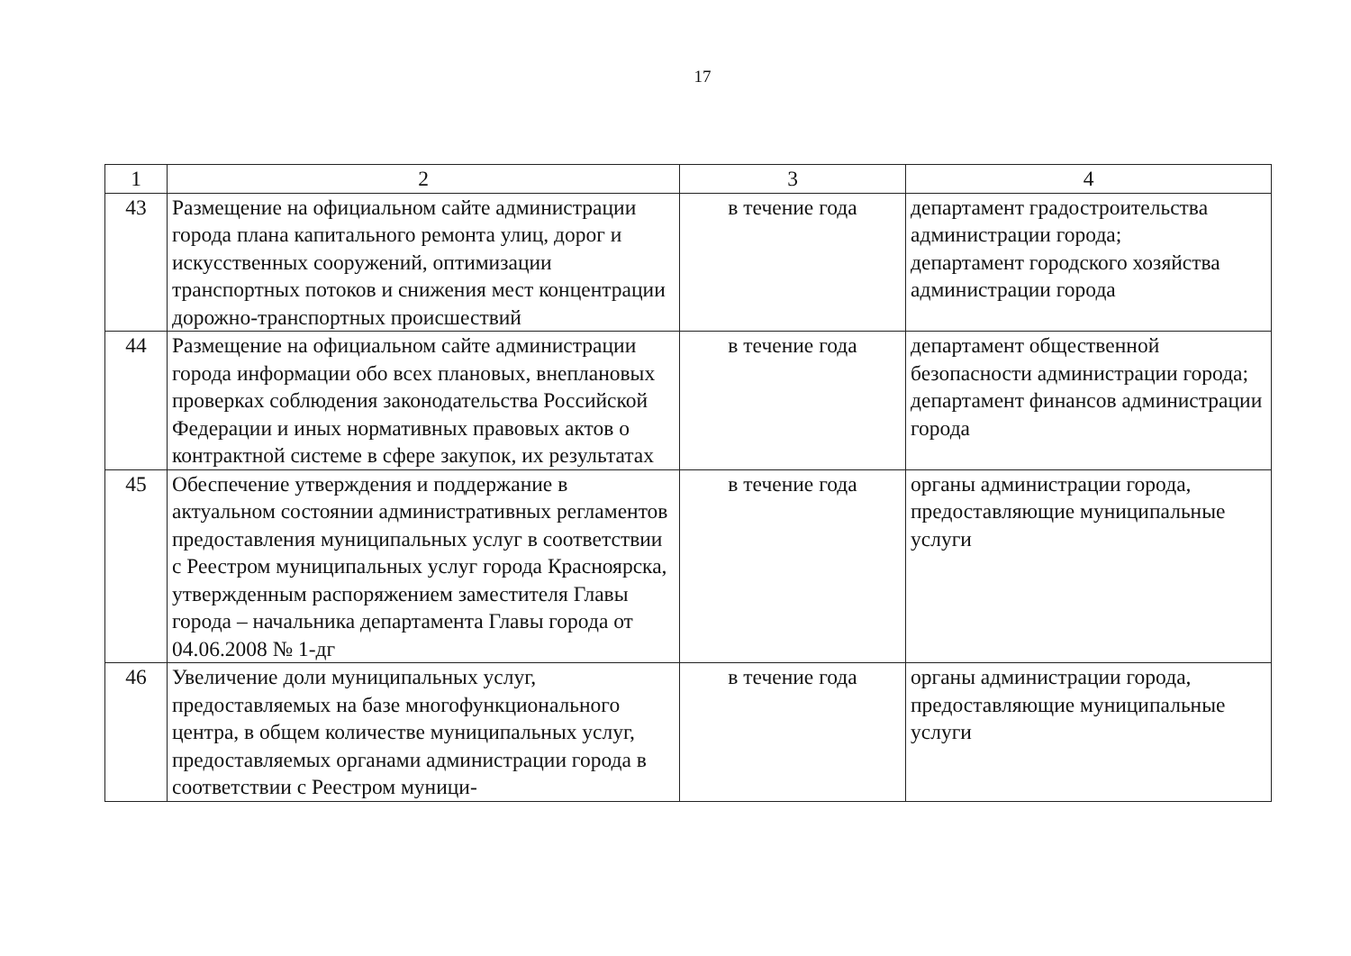17
| 1 | 2 | 3 | 4 |
| --- | --- | --- | --- |
| 43 | Размещение на официальном сайте администрации города плана капитального ремонта улиц, дорог и искусственных сооружений, оптимизации транспортных потоков и снижения мест концентрации дорожно-транспортных происшествий | в течение года | департамент градостроительства администрации города; департамент городского хозяйства администрации города |
| 44 | Размещение на официальном сайте администрации города информации обо всех плановых, внеплановых проверках соблюдения законодательства Российской Федерации и иных нормативных правовых актов о контрактной системе в сфере закупок, их результатах | в течение года | департамент общественной безопасности администрации города; департамент финансов администрации города |
| 45 | Обеспечение утверждения и поддержание в актуальном состоянии административных регламентов предоставления муниципальных услуг в соответствии с Реестром муниципальных услуг города Красноярска, утвержденным распоряжением заместителя Главы города – начальника департамента Главы города от 04.06.2008 № 1-дг | в течение года | органы администрации города, предоставляющие муниципальные услуги |
| 46 | Увеличение доли муниципальных услуг, предоставляемых на базе многофункционального центра, в общем количестве муниципальных услуг, предоставляемых органами администрации города в соответствии с Реестром муници- | в течение года | органы администрации города, предоставляющие муниципальные услуги |